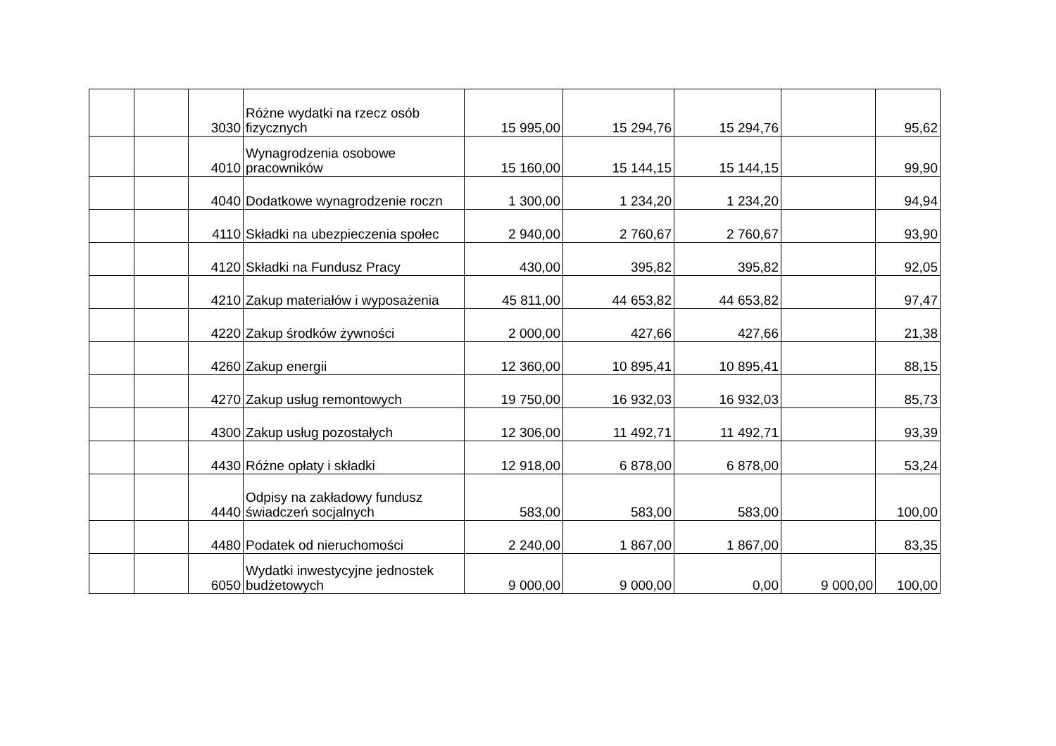| | | 3030 | Różne wydatki na rzecz osób fizycznych | 15 995,00 | 15 294,76 | 15 294,76 | | 95,62 |
| | | 4010 | Wynagrodzenia osobowe pracowników | 15 160,00 | 15 144,15 | 15 144,15 | | 99,90 |
| | | 4040 | Dodatkowe wynagrodzenie roczn | 1 300,00 | 1 234,20 | 1 234,20 | | 94,94 |
| | | 4110 | Składki na ubezpieczenia społec | 2 940,00 | 2 760,67 | 2 760,67 | | 93,90 |
| | | 4120 | Składki na Fundusz Pracy | 430,00 | 395,82 | 395,82 | | 92,05 |
| | | 4210 | Zakup materiałów i wyposażenia | 45 811,00 | 44 653,82 | 44 653,82 | | 97,47 |
| | | 4220 | Zakup środków żywności | 2 000,00 | 427,66 | 427,66 | | 21,38 |
| | | 4260 | Zakup energii | 12 360,00 | 10 895,41 | 10 895,41 | | 88,15 |
| | | 4270 | Zakup usług remontowych | 19 750,00 | 16 932,03 | 16 932,03 | | 85,73 |
| | | 4300 | Zakup usług pozostałych | 12 306,00 | 11 492,71 | 11 492,71 | | 93,39 |
| | | 4430 | Różne opłaty i składki | 12 918,00 | 6 878,00 | 6 878,00 | | 53,24 |
| | | 4440 | Odpisy na zakładowy fundusz świadczeń socjalnych | 583,00 | 583,00 | 583,00 | | 100,00 |
| | | 4480 | Podatek od nieruchomości | 2 240,00 | 1 867,00 | 1 867,00 | | 83,35 |
| | | 6050 | Wydatki inwestycyjne jednostek budżetowych | 9 000,00 | 9 000,00 | 0,00 | 9 000,00 | 100,00 |